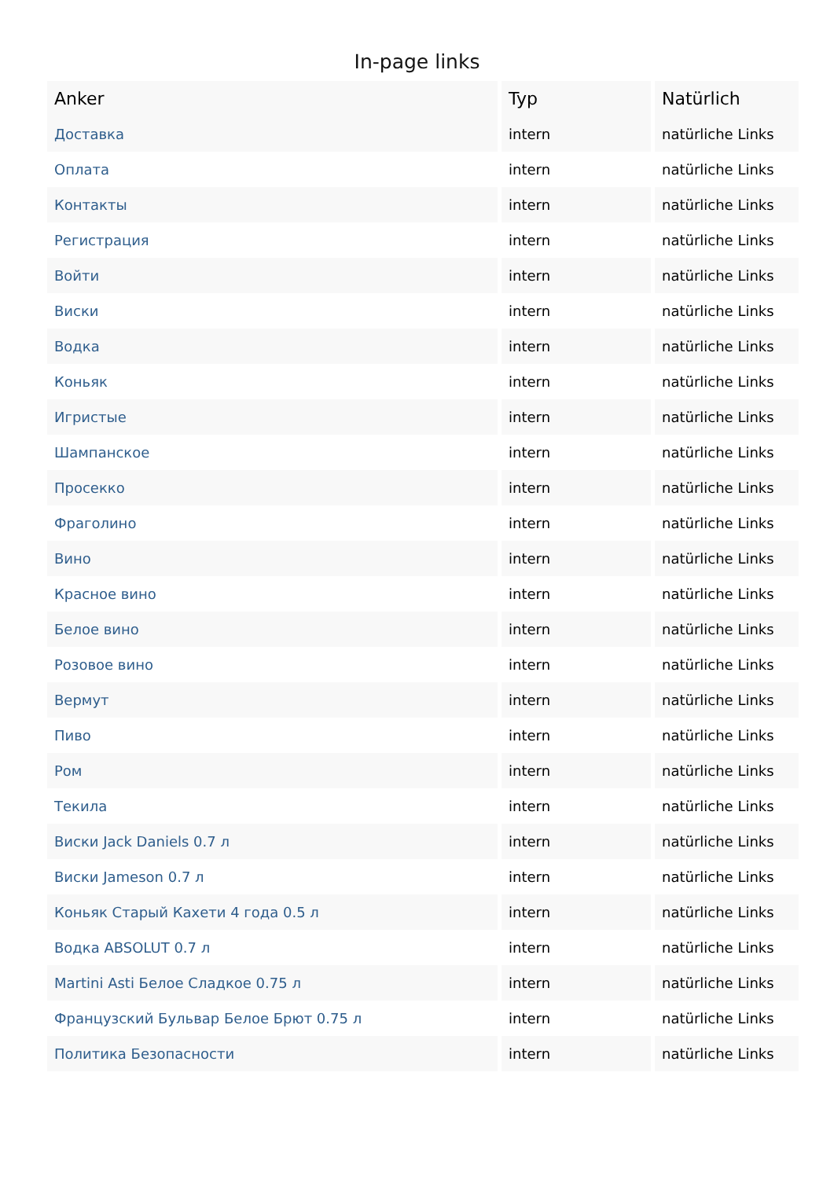In-page links
| Anker | Typ | Natürlich |
| --- | --- | --- |
| Доставка | intern | natürliche Links |
| Оплата | intern | natürliche Links |
| Контакты | intern | natürliche Links |
| Регистрация | intern | natürliche Links |
| Войти | intern | natürliche Links |
| Виски | intern | natürliche Links |
| Водка | intern | natürliche Links |
| Коньяк | intern | natürliche Links |
| Игристые | intern | natürliche Links |
| Шампанское | intern | natürliche Links |
| Просекко | intern | natürliche Links |
| Фраголино | intern | natürliche Links |
| Вино | intern | natürliche Links |
| Красное вино | intern | natürliche Links |
| Белое вино | intern | natürliche Links |
| Розовое вино | intern | natürliche Links |
| Вермут | intern | natürliche Links |
| Пиво | intern | natürliche Links |
| Ром | intern | natürliche Links |
| Текила | intern | natürliche Links |
| Виски Jack Daniels 0.7 л | intern | natürliche Links |
| Виски Jameson 0.7 л | intern | natürliche Links |
| Коньяк Старый Кахети 4 года 0.5 л | intern | natürliche Links |
| Водка ABSOLUT 0.7 л | intern | natürliche Links |
| Martini Asti Белое Сладкое 0.75 л | intern | natürliche Links |
| Французский Бульвар Белое Брют 0.75 л | intern | natürliche Links |
| Политика Безопасности | intern | natürliche Links |